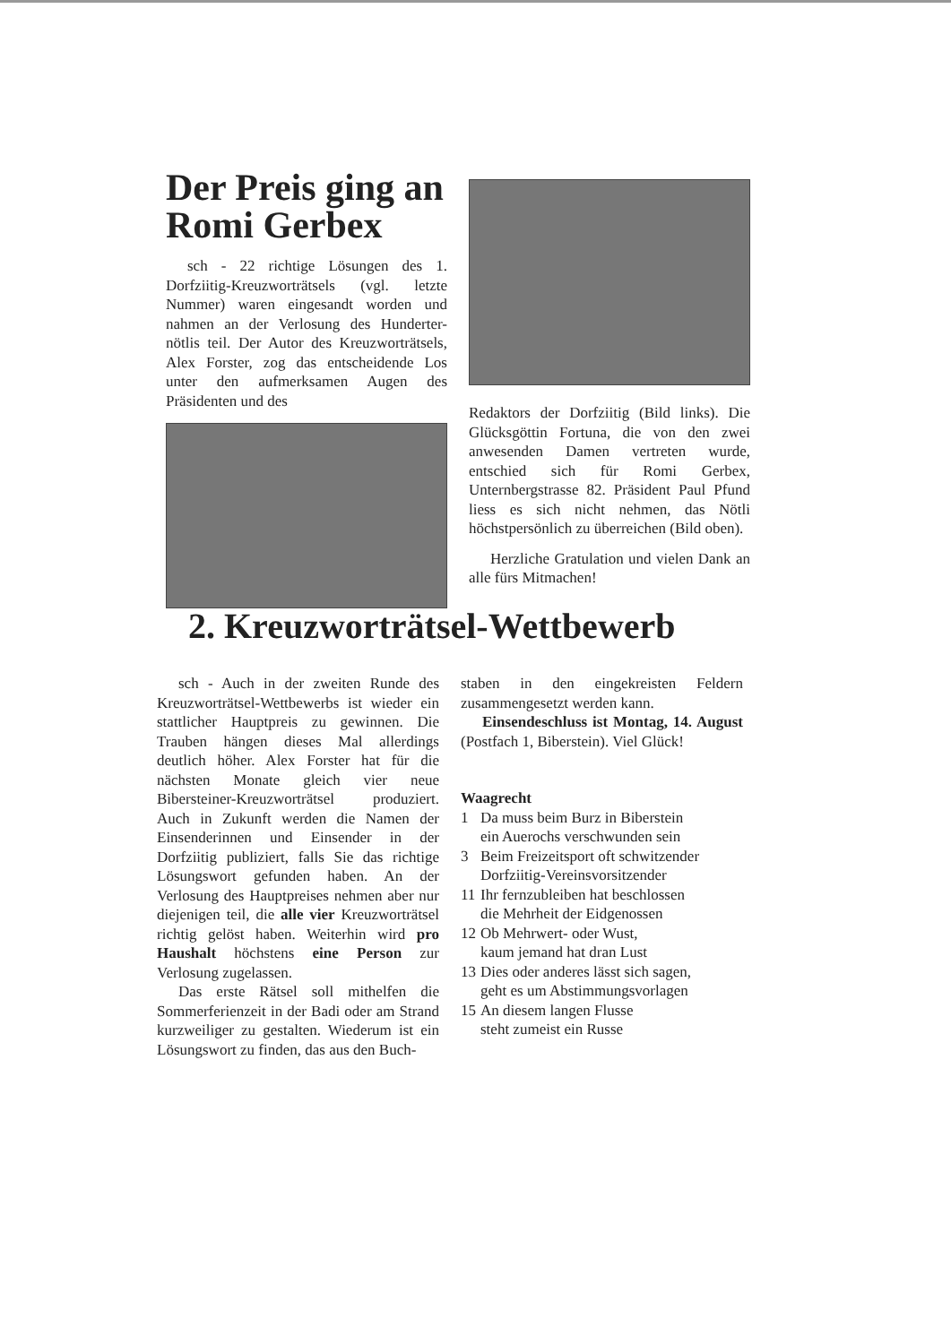Der Preis ging an Romi Gerbex
sch - 22 richtige Lösungen des 1. Dorfziitig-Kreuzworträtsels (vgl. letzte Nummer) waren eingesandt worden und nahmen an der Verlosung des Hunderter-nötlis teil. Der Autor des Kreuzworträtsels, Alex Forster, zog das entscheidende Los unter den aufmerksamen Augen des Präsidenten und des
Redaktors der Dorfziitig (Bild links). Die Glücksgöttin Fortuna, die von den zwei anwesenden Damen vertreten wurde, entschied sich für Romi Gerbex, Unternbergstrasse 82. Präsident Paul Pfund liess es sich nicht nehmen, das Nötli höchstpersönlich zu überreichen (Bild oben).
Herzliche Gratulation und vielen Dank an alle fürs Mitmachen!
2. Kreuzworträtsel-Wettbewerb
sch - Auch in der zweiten Runde des Kreuzworträtsel-Wettbewerbs ist wieder ein stattlicher Hauptpreis zu gewinnen. Die Trauben hängen dieses Mal allerdings deutlich höher. Alex Forster hat für die nächsten Monate gleich vier neue Bibersteiner-Kreuzworträtsel produziert. Auch in Zukunft werden die Namen der Einsenderinnen und Einsender in der Dorfziitig publiziert, falls Sie das richtige Lösungswort gefunden haben. An der Verlosung des Hauptpreises nehmen aber nur diejenigen teil, die alle vier Kreuzworträtsel richtig gelöst haben. Weiterhin wird pro Haushalt höchstens eine Person zur Verlosung zugelassen.
Das erste Rätsel soll mithelfen die Sommerferienzeit in der Badi oder am Strand kurzweiliger zu gestalten. Wiederum ist ein Lösungswort zu finden, das aus den Buch-
staben in den eingekreisten Feldern zusammengesetzt werden kann.
Einsendeschluss ist Montag, 14. August (Postfach 1, Biberstein). Viel Glück!
Waagrecht
1 Da muss beim Burz in Biberstein
ein Auerochs verschwunden sein
3 Beim Freizeitsport oft schwitzender
Dorfziitig-Vereinsvorsitzender
11 Ihr fernzubleiben hat beschlossen
die Mehrheit der Eidgenossen
12 Ob Mehrwert- oder Wust,
kaum jemand hat dran Lust
13 Dies oder anderes lässt sich sagen,
geht es um Abstimmungsvorlagen
15 An diesem langen Flusse
steht zumeist ein Russe